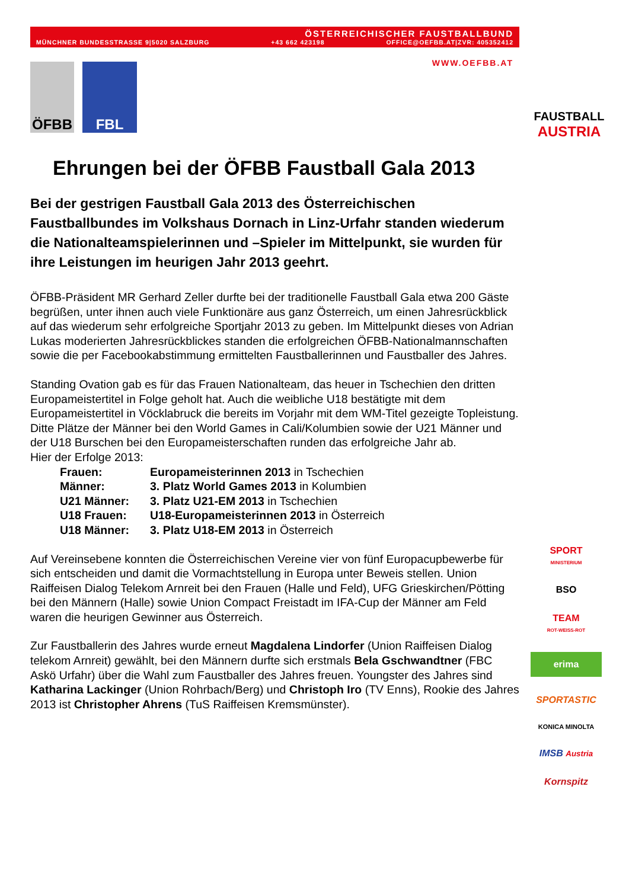ÖSTERREICHISCHER FAUSTBALLBUND
MÜNCHNER BUNDESSTRASSE 9|5020 SALZBURG +43 662 423198 OFFICE@OEFBB.AT|ZVR: 405352412
WWW.OEFBB.AT
ÖFBB FBL
Ehrungen bei der ÖFBB Faustball Gala 2013
Bei der gestrigen Faustball Gala 2013 des Österreichischen Faustballbundes im Volkshaus Dornach in Linz-Urfahr standen wiederum die Nationalteamspielerinnen und –Spieler im Mittelpunkt, sie wurden für ihre Leistungen im heurigen Jahr 2013 geehrt.
ÖFBB-Präsident MR Gerhard Zeller durfte bei der traditionelle Faustball Gala etwa 200 Gäste begrüßen, unter ihnen auch viele Funktionäre aus ganz Österreich, um einen Jahresrückblick auf das wiederum sehr erfolgreiche Sportjahr 2013 zu geben. Im Mittelpunkt dieses von Adrian Lukas moderierten Jahresrückblickes standen die erfolgreichen ÖFBB-Nationalmannschaften sowie die per Facebookabstimmung ermittelten Faustballerinnen und Faustballer des Jahres.
Standing Ovation gab es für das Frauen Nationalteam, das heuer in Tschechien den dritten Europameistertitel in Folge geholt hat. Auch die weibliche U18 bestätigte mit dem Europameistertitel in Vöcklabruck die bereits im Vorjahr mit dem WM-Titel gezeigte Topleistung. Ditte Plätze der Männer bei den World Games in Cali/Kolumbien sowie der U21 Männer und der U18 Burschen bei den Europameisterschaften runden das erfolgreiche Jahr ab.
Hier der Erfolge 2013:
Frauen: Europameisterinnen 2013 in Tschechien
Männer: 3. Platz World Games 2013 in Kolumbien
U21 Männer: 3. Platz U21-EM 2013 in Tschechien
U18 Frauen: U18-Europameisterinnen 2013 in Österreich
U18 Männer: 3. Platz U18-EM 2013 in Österreich
Auf Vereinsebene konnten die Österreichischen Vereine vier von fünf Europacupbewerbe für sich entscheiden und damit die Vormachtstellung in Europa unter Beweis stellen. Union Raiffeisen Dialog Telekom Arnreit bei den Frauen (Halle und Feld), UFG Grieskirchen/Pötting bei den Männern (Halle) sowie Union Compact Freistadt im IFA-Cup der Männer am Feld waren die heurigen Gewinner aus Österreich.
Zur Faustballerin des Jahres wurde erneut Magdalena Lindorfer (Union Raiffeisen Dialog telekom Arnreit) gewählt, bei den Männern durfte sich erstmals Bela Gschwandtner (FBC Askö Urfahr) über die Wahl zum Faustballer des Jahres freuen. Youngster des Jahres sind Katharina Lackinger (Union Rohrbach/Berg) und Christoph Iro (TV Enns), Rookie des Jahres 2013 ist Christopher Ahrens (TuS Raiffeisen Kremsmünster).
FAUSTBALL
AUSTRIA
SPORT
MINISTERIUM
BSO
TEAM
ROT-WEISS-ROT
erima
SPORTASTIC
KONICA MINOLTA
IMSB Austria
Kornspitz